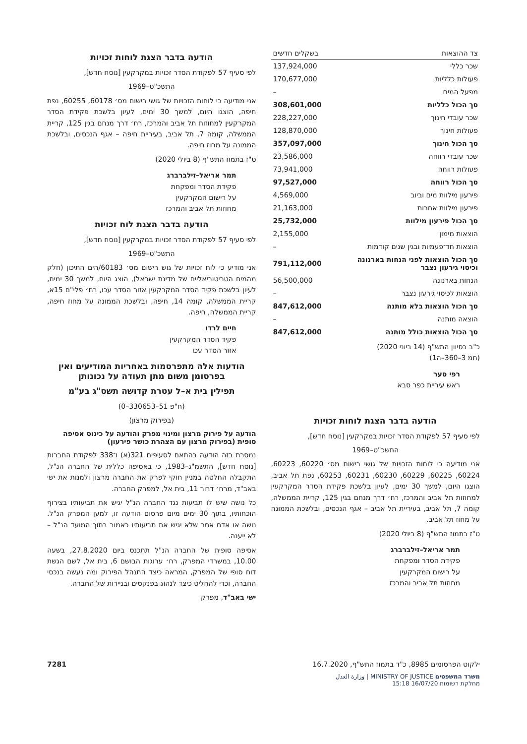| צד ההוצאות | בשקלים חדשים |
| --- | --- |
| שכר כללי | 137,924,000 |
| פעולות כלליות | 170,677,000 |
| מפעל המים | – |
| סך הכול כלליות | 308,601,000 |
| שכר עובדי חינוך | 228,227,000 |
| פעולות חינוך | 128,870,000 |
| סך הכול חינוך | 357,097,000 |
| שכר עובדי רווחה | 23,586,000 |
| פעולות רווחה | 73,941,000 |
| סך הכול רווחה | 97,527,000 |
| פירעון מילוות מים וביוב | 4,569,000 |
| פירעון מילוות אחרות | 21,163,000 |
| סך הכול פירעון מילוות | 25,732,000 |
| הוצאות מימון | 2,155,000 |
| הוצאות חד־פעמיות ובגין שנים קודמות | – |
| סך הכול הוצאות לפני הנחות בארנונה וכיסוי גירעון נצבר | 791,112,000 |
| הנחות בארנונה | 56,500,000 |
| הוצאות לכיסוי גירעון נצבר | – |
| סך הכול הוצאות בלא מותנה | 847,612,000 |
| הוצאה מותנה | – |
| סך הכול הוצאות כולל מותנה | 847,612,000 |
כ"ב בסיוון התש"ף (14 ביוני 2020)
(חמ 3–360–ה1)
רפי סער
ראש עיריית כפר סבא
הודעה בדבר הצגת לוחות זכויות
לפי סעיף 57 לפקודת הסדר זכויות במקרקעין [נוסח חדש],
התשכ"ט–1969
אני מודיעה כי לוחות הזכויות של גושי רישום מס׳ 60220, 60223, 60224, 60225, 60229, 60230, 60231, 60253, נפת תל אביב, הוצגו היום, למשך 30 ימים, לעיון בלשכת פקידת הסדר המקרקעין למחוזות תל אביב והמרכז, רח׳ דרך מנחם בגין 125, קריית הממשלה, קומה 7, תל אביב, בעיריית תל אביב – אגף הנכסים, ובלשכת הממונה על מחוז תל אביב.
ט"ז בתמוז התש"ף (8 ביולי 2020)
תמר אריאל–זילברברג
פקידת הסדר ומפקחת
על רישום המקרקעין
מחוזות תל אביב והמרכז
הודעה בדבר הצגת לוחות זכויות
לפי סעיף 57 לפקודת הסדר זכויות במקרקעין [נוסח חדש],
התשכ"ט–1969
אני מודיעה כי לוחות הזכויות של גושי רישום מס׳ 60178, 60255, נפת חיפה, הוצגו היום, למשך 30 ימים, לעיון בלשכת פקידת הסדר המקרקעין למחוזות תל אביב והמרכז, רח׳ דרך מנחם בגין 125, קריית הממשלה, קומה 7, תל אביב, בעיריית חיפה – אגף הנכסים, ובלשכת הממונה על מחוז חיפה.
ט"ז בתמוז התש"ף (8 ביולי 2020)
תמר אריאל–זילברברג
פקידת הסדר ומפקחת
על רישום המקרקעין
מחוזות תל אביב והמרכז
הודעה בדבר הצגת לוח זכויות
לפי סעיף 57 לפקודת הסדר זכויות במקרקעין [נוסח חדש],
התשכ"ט–1969
אני מודיע כי לוח זכויות של גוש רישום מס׳ 60183/הים התיכון (חלק מהמים הטריטוריאליים של מדינת ישראל), הוצג היום, למשך 30 ימים, לעיון בלשכת פקיד הסדר המקרקעין אזור הסדר עכו, רח׳ פלי"ם 15א, קריית הממשלה, קומה 14, חיפה, ובלשכת הממונה על מחוז חיפה, קריית הממשלה, חיפה.
חיים לרדו
פקיד הסדר המקרקעין
אזור הסדר עכו
הודעות אלה מתפרסמות באחריות המודיעים ואין בפרסומן משום מתן תעודה על נכונותן
תפילין בית א–ל עטרת קדושה תשס"ג בע"מ
(ח"פ 51–330653–0)
(בפירוק מרצון)
הודעה על פירוק מרצון ומינוי מפרק והודעה על כינוס אסיפה סופית (בפירוק מרצון עם הצהרת כושר פירעון)
נמסרת בזה הודעה בהתאם לסעיפים 321(א) ו־338 לפקודת החברות [נוסח חדש], התשמ"ג–1983, כי באסיפה כללית של החברה הנ"ל, התקבלה החלטה במניין חוקי לפרק את החברה מרצון ולמנות את ישי באב"ד, מרח׳ דרור 11, בית אל, למפרק החברה.
כל נושה שיש לו תביעות נגד החברה הנ"ל יגיש את תביעותיו בצירוף הוכחותיו, בתוך 30 ימים מיום פרסום הודעה זו, למען המפרק הנ"ל. נושה או אדם אחר שלא יגיש את תביעותיו כאמור בתוך המועד הנ"ל – לא ייענה.
אסיפה סופית של החברה הנ"ל תתכנס ביום 27.8.2020, בשעה 10.00, במשרדי המפרק, רח׳ ערוגות הבושם 6, בית אל, לשם הגשת דוח סופי של המפרק, המראה כיצד התנהל הפירוק ומה נעשה בנכסי החברה, וכדי להחליט כיצד לנהוג בפנקסים ובניירות של החברה.
ישי באב"ד, מפרק
ילקוט הפרסומים 8985, כ"ד בתמוז התש"ף, 16.7.2020
משרד המשפטים MINISTRY OF JUSTICE | وزارة العدل
מחלקת רשומות 16/07/20 15:18
7281